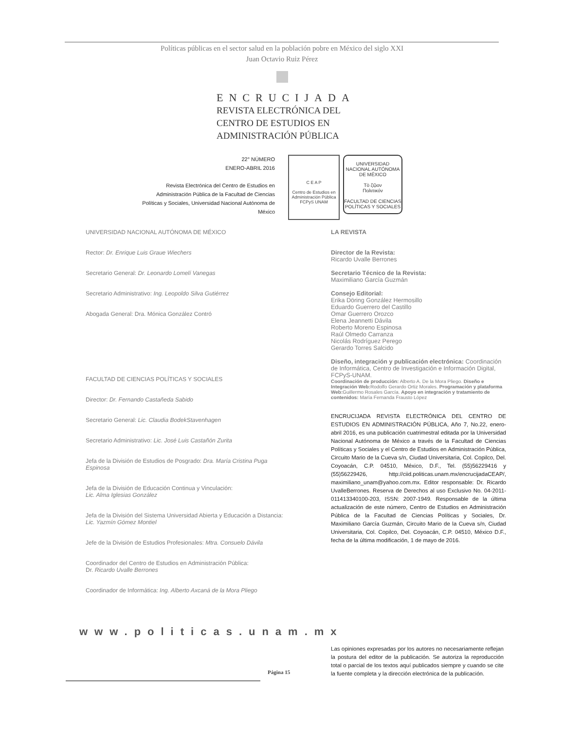Políticas públicas en el sector salud en la población pobre en México del siglo XXI
Juan Octavio Ruiz Pérez
ENCRUCIJADA
REVISTA ELECTRÓNICA DEL
CENTRO DE ESTUDIOS EN
ADMINISTRACIÓN PÚBLICA
22° NÚMERO
ENERO-ABRIL 2016
Revista Electrónica del Centro de Estudios en Administración Pública de la Facultad de Ciencias Políticas y Sociales, Universidad Nacional Autónoma de México
C E A P
Centro de Estudios en
Administración Pública
FCPyS UNAM
UNIVERSIDAD NACIONAL AUTÓNOMA DE MÉXICO
Τὸ ζῷον
Πολιτικόν
FACULTAD DE CIENCIAS POLÍTICAS Y SOCIALES
UNIVERSIDAD NACIONAL AUTÓNOMA DE MÉXICO
Rector: Dr. Enrique Luis Graue Wiechers
Secretario General: Dr. Leonardo Lomelí Vanegas
Secretario Administrativo: Ing. Leopoldo Silva Gutiérrez
Abogada General: Dra. Mónica González Contró
FACULTAD DE CIENCIAS POLÍTICAS Y SOCIALES
Director: Dr. Fernando Castañeda Sabido
Secretario General: Lic. Claudia BodekStavenhagen
Secretario Administrativo: Lic. José Luis Castañón Zurita
Jefa de la División de Estudios de Posgrado: Dra. María Cristina Puga Espinosa
Jefa de la División de Educación Continua y Vinculación:
Lic. Alma Iglesias González
Jefa de la División del Sistema Universidad Abierta y Educación a Distancia: Lic. Yazmín Gómez Montiel
Jefe de la División de Estudios Profesionales: Mtra. Consuelo Dávila
Coordinador del Centro de Estudios en Administración Pública:
Dr. Ricardo Uvalle Berrones
Coordinador de Informática: Ing. Alberto Axcaná de la Mora Pliego
LA REVISTA
Director de la Revista:
Ricardo Uvalle Berrones
Secretario Técnico de la Revista:
Maximiliano García Guzmán
Consejo Editorial:
Erika Döring González Hermosillo
Eduardo Guerrero del Castillo
Omar Guerrero Orozco
Elena Jeannetti Dávila
Roberto Moreno Espinosa
Raúl Olmedo Carranza
Nicolás Rodríguez Perego
Gerardo Torres Salcido
Diseño, integración y publicación electrónica: Coordinación de Informática, Centro de Investigación e Información Digital, FCPyS-UNAM.
Coordinación de producción: Alberto A. De la Mora Pliego. Diseño e Integración Web: Rodolfo Gerardo Ortiz Morales. Programación y plataforma Web: Guillermo Rosales García. Apoyo en integración y tratamiento de contenidos: María Fernanda Frausto López
ENCRUCIJADA REVISTA ELECTRÓNICA DEL CENTRO DE ESTUDIOS EN ADMINISTRACIÓN PÚBLICA, Año 7, No.22, enero-abril 2016, es una publicación cuatrimestral editada por la Universidad Nacional Autónoma de México a través de la Facultad de Ciencias Políticas y Sociales y el Centro de Estudios en Administración Pública, Circuito Mario de la Cueva s/n, Ciudad Universitaria, Col. Copilco, Del. Coyoacán, C.P. 04510, México, D.F., Tel. (55)56229416 y (55)56229426, http://ciid.politicas.unam.mx/encrucijadaCEAP/, maximiliano_unam@yahoo.com.mx. Editor responsable: Dr. Ricardo UvalleBerrones. Reserva de Derechos al uso Exclusivo No. 04-2011-011413340100-203, ISSN: 2007-1949. Responsable de la última actualización de este número, Centro de Estudios en Administración Pública de la Facultad de Ciencias Políticas y Sociales, Dr. Maximiliano García Guzmán, Circuito Mario de la Cueva s/n, Ciudad Universitaria, Col. Copilco, Del. Coyoacán, C.P. 04510, México D.F., fecha de la última modificación, 1 de mayo de 2016.
www.politicas.unam.mx
Las opiniones expresadas por los autores no necesariamente reflejan la postura del editor de la publicación. Se autoriza la reproducción total o parcial de los textos aquí publicados siempre y cuando se cite la fuente completa y la dirección electrónica de la publicación.
Página 15